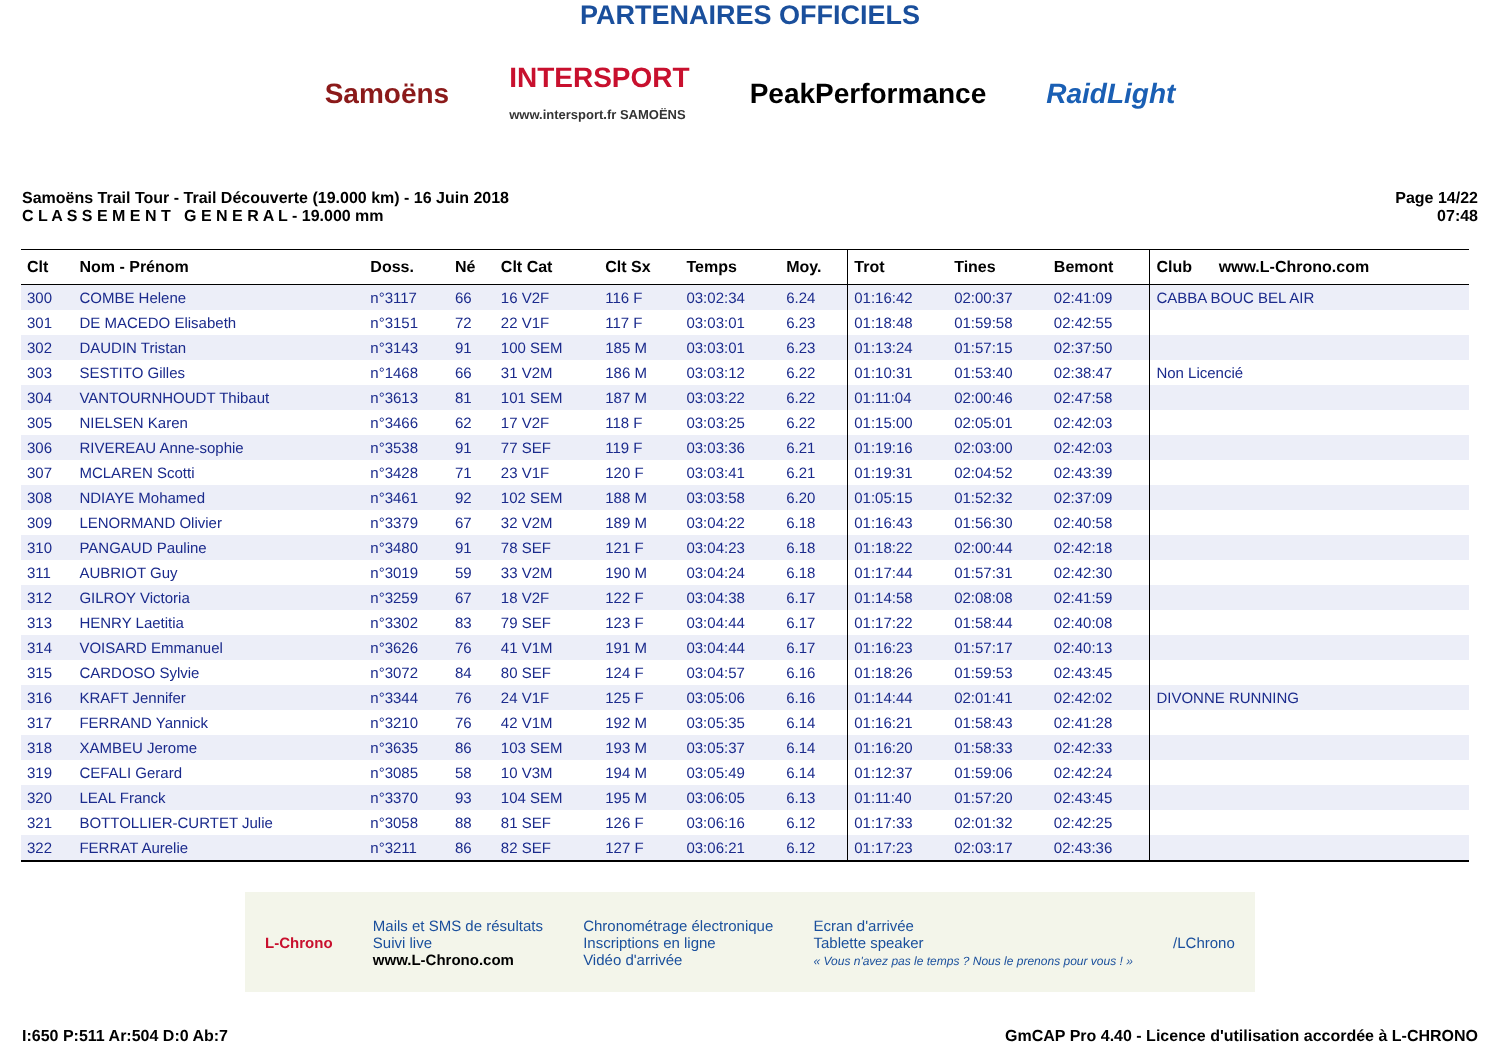PARTENAIRES OFFICIELS
Samoëns
INTERSPORT
www.intersport.fr SAMOËNS
PeakPerformance RaidLight
Samoëns Trail Tour - Trail Découverte (19.000 km) - 16 Juin 2018
C L A S S E M E N T G E N E R A L - 19.000 mm
Page 14/22
07:48
| Clt | Nom - Prénom | Doss. | Né | Clt Cat | Clt Sx | Temps | Moy. | Trot | Tines | Bemont | Club www.L-Chrono.com |
| --- | --- | --- | --- | --- | --- | --- | --- | --- | --- | --- | --- |
| 300 | COMBE Helene | n°3117 | 66 | 16 V2F | 116 F | 03:02:34 | 6.24 | 01:16:42 | 02:00:37 | 02:41:09 | CABBA BOUC BEL AIR |
| 301 | DE MACEDO Elisabeth | n°3151 | 72 | 22 V1F | 117 F | 03:03:01 | 6.23 | 01:18:48 | 01:59:58 | 02:42:55 | |
| 302 | DAUDIN Tristan | n°3143 | 91 | 100 SEM | 185 M | 03:03:01 | 6.23 | 01:13:24 | 01:57:15 | 02:37:50 | |
| 303 | SESTITO Gilles | n°1468 | 66 | 31 V2M | 186 M | 03:03:12 | 6.22 | 01:10:31 | 01:53:40 | 02:38:47 | Non Licencié |
| 304 | VANTOURNHOUDT Thibaut | n°3613 | 81 | 101 SEM | 187 M | 03:03:22 | 6.22 | 01:11:04 | 02:00:46 | 02:47:58 | |
| 305 | NIELSEN Karen | n°3466 | 62 | 17 V2F | 118 F | 03:03:25 | 6.22 | 01:15:00 | 02:05:01 | 02:42:03 | |
| 306 | RIVEREAU Anne-sophie | n°3538 | 91 | 77 SEF | 119 F | 03:03:36 | 6.21 | 01:19:16 | 02:03:00 | 02:42:03 | |
| 307 | MCLAREN Scotti | n°3428 | 71 | 23 V1F | 120 F | 03:03:41 | 6.21 | 01:19:31 | 02:04:52 | 02:43:39 | |
| 308 | NDIAYE Mohamed | n°3461 | 92 | 102 SEM | 188 M | 03:03:58 | 6.20 | 01:05:15 | 01:52:32 | 02:37:09 | |
| 309 | LENORMAND Olivier | n°3379 | 67 | 32 V2M | 189 M | 03:04:22 | 6.18 | 01:16:43 | 01:56:30 | 02:40:58 | |
| 310 | PANGAUD Pauline | n°3480 | 91 | 78 SEF | 121 F | 03:04:23 | 6.18 | 01:18:22 | 02:00:44 | 02:42:18 | |
| 311 | AUBRIOT Guy | n°3019 | 59 | 33 V2M | 190 M | 03:04:24 | 6.18 | 01:17:44 | 01:57:31 | 02:42:30 | |
| 312 | GILROY Victoria | n°3259 | 67 | 18 V2F | 122 F | 03:04:38 | 6.17 | 01:14:58 | 02:08:08 | 02:41:59 | |
| 313 | HENRY Laetitia | n°3302 | 83 | 79 SEF | 123 F | 03:04:44 | 6.17 | 01:17:22 | 01:58:44 | 02:40:08 | |
| 314 | VOISARD Emmanuel | n°3626 | 76 | 41 V1M | 191 M | 03:04:44 | 6.17 | 01:16:23 | 01:57:17 | 02:40:13 | |
| 315 | CARDOSO Sylvie | n°3072 | 84 | 80 SEF | 124 F | 03:04:57 | 6.16 | 01:18:26 | 01:59:53 | 02:43:45 | |
| 316 | KRAFT Jennifer | n°3344 | 76 | 24 V1F | 125 F | 03:05:06 | 6.16 | 01:14:44 | 02:01:41 | 02:42:02 | DIVONNE RUNNING |
| 317 | FERRAND Yannick | n°3210 | 76 | 42 V1M | 192 M | 03:05:35 | 6.14 | 01:16:21 | 01:58:43 | 02:41:28 | |
| 318 | XAMBEU Jerome | n°3635 | 86 | 103 SEM | 193 M | 03:05:37 | 6.14 | 01:16:20 | 01:58:33 | 02:42:33 | |
| 319 | CEFALI Gerard | n°3085 | 58 | 10 V3M | 194 M | 03:05:49 | 6.14 | 01:12:37 | 01:59:06 | 02:42:24 | |
| 320 | LEAL Franck | n°3370 | 93 | 104 SEM | 195 M | 03:06:05 | 6.13 | 01:11:40 | 01:57:20 | 02:43:45 | |
| 321 | BOTTOLLIER-CURTET Julie | n°3058 | 88 | 81 SEF | 126 F | 03:06:16 | 6.12 | 01:17:33 | 02:01:32 | 02:42:25 | |
| 322 | FERRAT Aurelie | n°3211 | 86 | 82 SEF | 127 F | 03:06:21 | 6.12 | 01:17:23 | 02:03:17 | 02:43:36 | |
L-Chrono
Mails et SMS de résultats
Suivi live
www.L-Chrono.com
Chronométrage électronique
Inscriptions en ligne
Vidéo d'arrivée
Ecran d'arrivée
Tablette speaker
« Vous n'avez pas le temps ? Nous le prenons pour vous ! »
/LChrono
I:650 P:511 Ar:504 D:0 Ab:7 GmCAP Pro 4.40 - Licence d'utilisation accordée à L-CHRONO